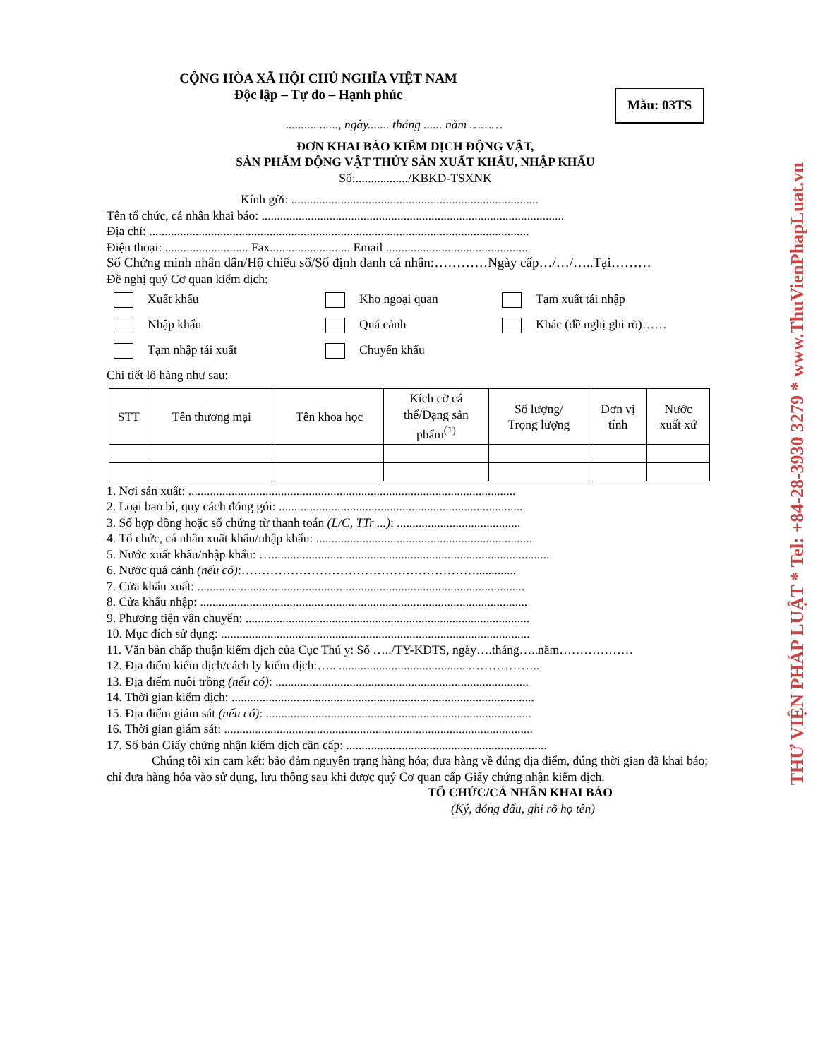CỘNG HÒA XÃ HỘI CHỦ NGHĨA VIỆT NAM
Độc lập – Tự do – Hạnh phúc
Mẫu: 03TS
................., ngày....... tháng ...... năm ………
ĐƠN KHAI BÁO KIỂM DỊCH ĐỘNG VẬT,
SẢN PHẨM ĐỘNG VẬT THỦY SẢN XUẤT KHẨU, NHẬP KHẨU
Số:................./KBKD-TSXNK
Kính gửi: ................................................................................
Tên tổ chức, cá nhân khai báo: ..................................................................................................
Địa chỉ: ...........................................................................................................................
Điện thoại: ........................... Fax.......................... Email ..............................................
Số Chứng minh nhân dân/Hộ chiếu số/Số định danh cá nhân:…………Ngày cấp…/…/…..Tại………
Đề nghị quý Cơ quan kiểm dịch:
Xuất khẩu
Kho ngoại quan
Tạm xuất tái nhập
Nhập khẩu
Quá cảnh
Khác (đề nghị ghi rõ)……
Tạm nhập tái xuất
Chuyển khẩu
Chi tiết lô hàng như sau:
| STT | Tên thương mại | Tên khoa học | Kích cỡ cá thể/Dạng sản phẩm<sup>(1)</sup> | Số lượng/ Trọng lượng | Đơn vị tính | Nước xuất xứ |
| --- | --- | --- | --- | --- | --- | --- |
1. Nơi sản xuất: ..........................................................................................................
2. Loại bao bì, quy cách đóng gói: ...............................................................................
3. Số hợp đồng hoặc số chứng từ thanh toán (L/C, TTr ...): ........................................
4. Tổ chức, cá nhân xuất khẩu/nhập khẩu: ......................................................................
5. Nước xuất khẩu/nhập khẩu: …..........................................................................................
6. Nước quá cảnh (nếu có):………………………………………………….............
7. Cửa khẩu xuất: ..........................................................................................................
8. Cửa khẩu nhập: ..........................................................................................................
9. Phương tiện vận chuyển: ............................................................................................
10. Mục đích sử dụng: ....................................................................................................
11. Văn bản chấp thuận kiểm dịch của Cục Thú y: Số …../TY-KDTS, ngày….tháng…..năm………………
12. Địa điểm kiểm dịch/cách ly kiểm dịch:….. ...........................................……………..
13. Địa điểm nuôi trồng (nếu có): ..................................................................................
14. Thời gian kiểm dịch: ..................................................................................................
15. Địa điểm giám sát (nếu có): ......................................................................................
16. Thời gian giám sát: ....................................................................................................
17. Số bản Giấy chứng nhận kiểm dịch cần cấp: .................................................................
Chúng tôi xin cam kết: bảo đảm nguyên trạng hàng hóa; đưa hàng về đúng địa điểm, đúng thời gian đã khai báo; chỉ đưa hàng hóa vào sử dụng, lưu thông sau khi được quý Cơ quan cấp Giấy chứng nhận kiểm dịch.
TỔ CHỨC/CÁ NHÂN KHAI BÁO
(Ký, đóng dấu, ghi rõ họ tên)
THƯ VIỆN PHÁP LUẬT * Tel: +84-28-3930 3279 * www.ThuVienPhapLuat.vn